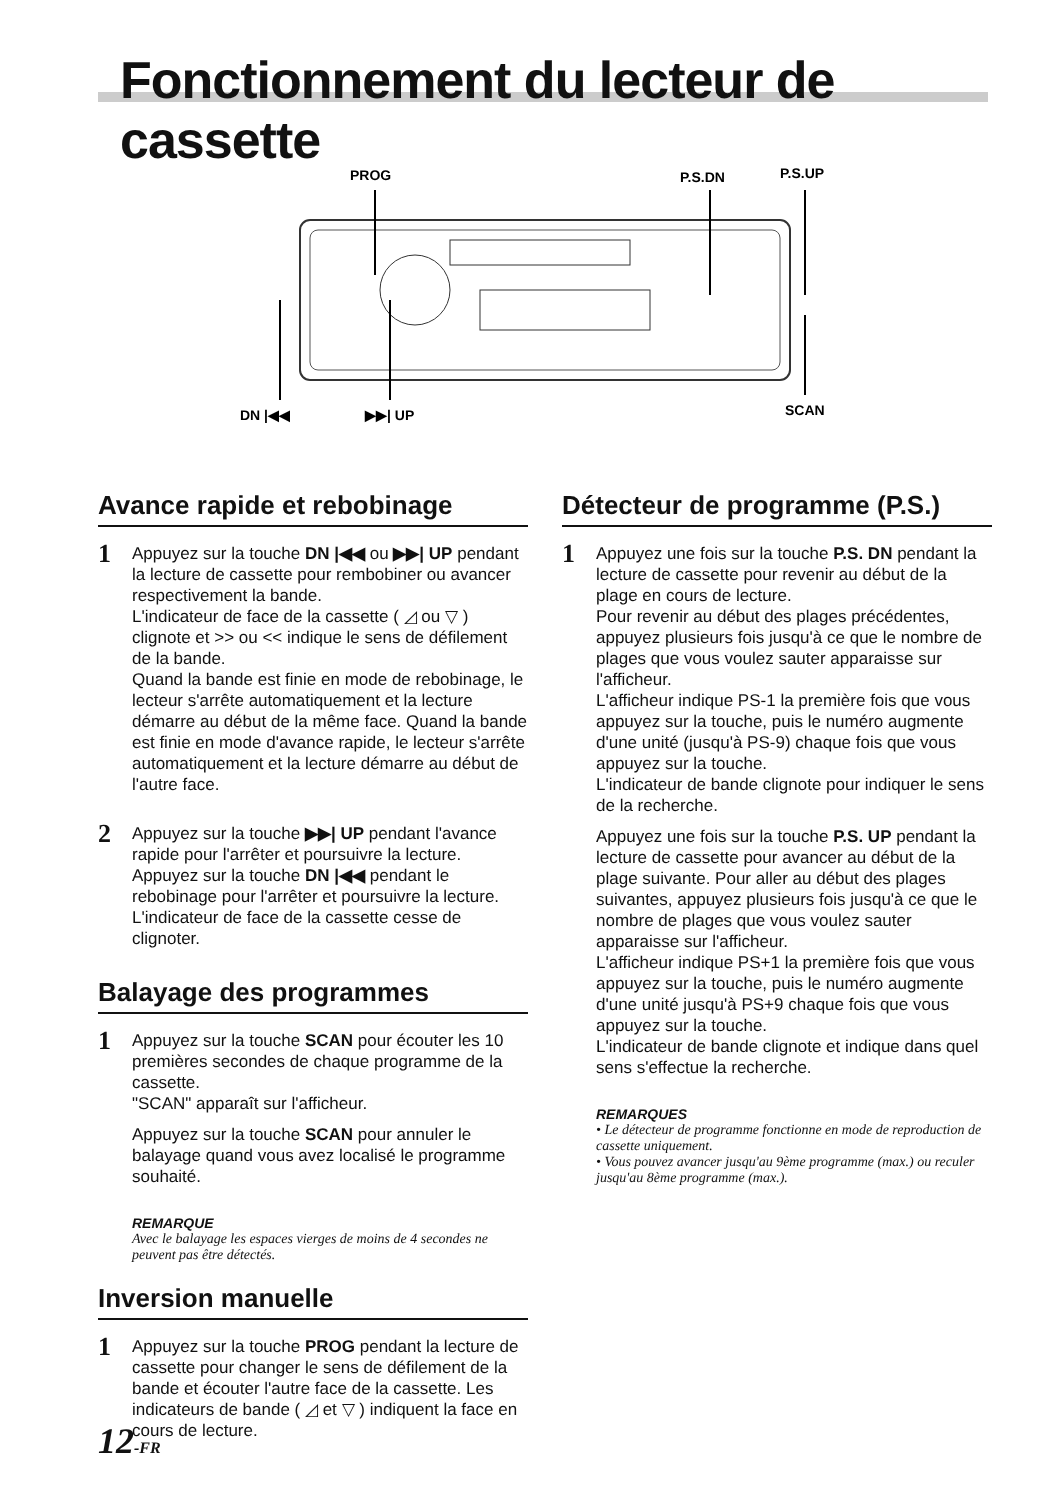Fonctionnement du lecteur de cassette
PROG
P.S.DN
P.S.UP
DN |◀◀
▶▶| UP
SCAN
Avance rapide et rebobinage
1
Appuyez sur la touche DN |◀◀ ou ▶▶| UP pendant la lecture de cassette pour rembobiner ou avancer respectivement la bande.
L'indicateur de face de la cassette ( ◿ ou ▽ ) clignote et >> ou << indique le sens de défilement de la bande.
Quand la bande est finie en mode de rebobinage, le lecteur s'arrête automatiquement et la lecture démarre au début de la même face. Quand la bande est finie en mode d'avance rapide, le lecteur s'arrête automatiquement et la lecture démarre au début de l'autre face.
2
Appuyez sur la touche ▶▶| UP pendant l'avance rapide pour l'arrêter et poursuivre la lecture. Appuyez sur la touche DN |◀◀ pendant le rebobinage pour l'arrêter et poursuivre la lecture. L'indicateur de face de la cassette cesse de clignoter.
Balayage des programmes
1
Appuyez sur la touche SCAN pour écouter les 10 premières secondes de chaque programme de la cassette.
"SCAN" apparaît sur l'afficheur.
Appuyez sur la touche SCAN pour annuler le balayage quand vous avez localisé le programme souhaité.
REMARQUE
Avec le balayage les espaces vierges de moins de 4 secondes ne peuvent pas être détectés.
Inversion manuelle
1
Appuyez sur la touche PROG pendant la lecture de cassette pour changer le sens de défilement de la bande et écouter l'autre face de la cassette. Les indicateurs de bande ( ◿ et ▽ ) indiquent la face en cours de lecture.
Détecteur de programme (P.S.)
1
Appuyez une fois sur la touche P.S. DN pendant la lecture de cassette pour revenir au début de la plage en cours de lecture.
Pour revenir au début des plages précédentes, appuyez plusieurs fois jusqu'à ce que le nombre de plages que vous voulez sauter apparaisse sur l'afficheur.
L'afficheur indique PS-1 la première fois que vous appuyez sur la touche, puis le numéro augmente d'une unité (jusqu'à PS-9) chaque fois que vous appuyez sur la touche.
L'indicateur de bande clignote pour indiquer le sens de la recherche.
Appuyez une fois sur la touche P.S. UP pendant la lecture de cassette pour avancer au début de la plage suivante. Pour aller au début des plages suivantes, appuyez plusieurs fois jusqu'à ce que le nombre de plages que vous voulez sauter apparaisse sur l'afficheur.
L'afficheur indique PS+1 la première fois que vous appuyez sur la touche, puis le numéro augmente d'une unité jusqu'à PS+9 chaque fois que vous appuyez sur la touche.
L'indicateur de bande clignote et indique dans quel sens s'effectue la recherche.
REMARQUES
• Le détecteur de programme fonctionne en mode de reproduction de cassette uniquement.
• Vous pouvez avancer jusqu'au 9ème programme (max.) ou reculer jusqu'au 8ème programme (max.).
12-FR